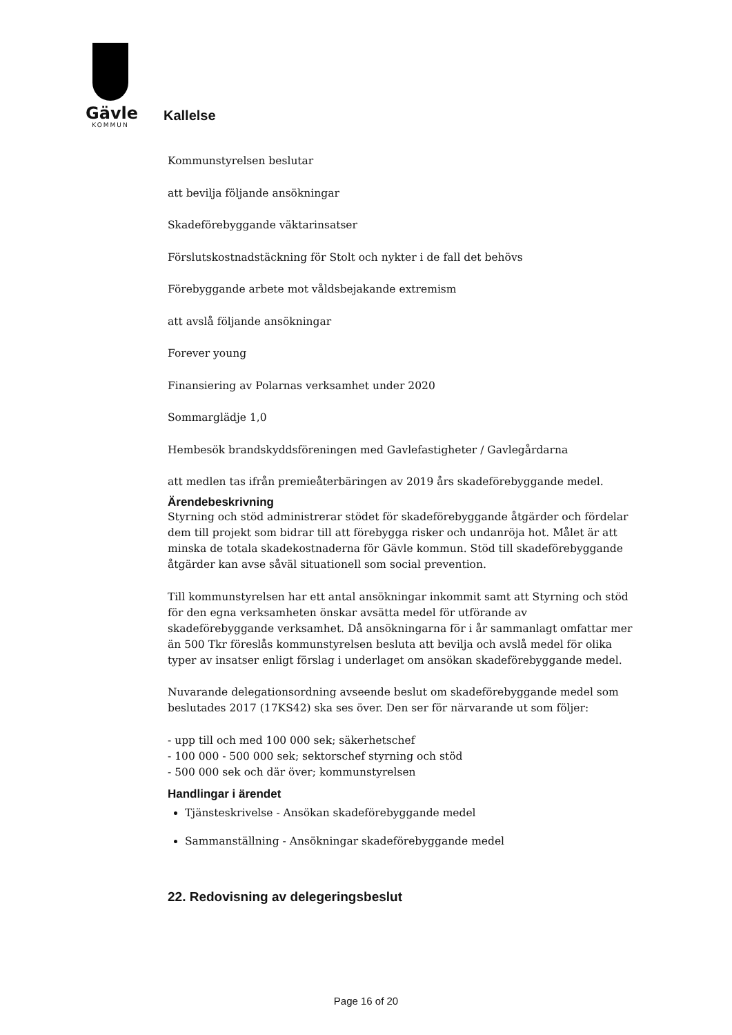Gävle
KOMMUN
Kallelse
Kommunstyrelsen beslutar
att bevilja följande ansökningar
Skadeförebyggande väktarinsatser
Förslutskostnadstäckning för Stolt och nykter i de fall det behövs
Förebyggande arbete mot våldsbejakande extremism
att avslå följande ansökningar
Forever young
Finansiering av Polarnas verksamhet under 2020
Sommarglädje 1,0
Hembesök brandskyddsföreningen med Gavlefastigheter / Gavlegårdarna
att medlen tas ifrån premieåterbäringen av 2019 års skadeförebyggande medel.
Ärendebeskrivning
Styrning och stöd administrerar stödet för skadeförebyggande åtgärder och fördelar dem till projekt som bidrar till att förebygga risker och undanröja hot. Målet är att minska de totala skadekostnaderna för Gävle kommun. Stöd till skadeförebyggande åtgärder kan avse såväl situationell som social prevention.
Till kommunstyrelsen har ett antal ansökningar inkommit samt att Styrning och stöd för den egna verksamheten önskar avsätta medel för utförande av skadeförebyggande verksamhet. Då ansökningarna för i år sammanlagt omfattar mer än 500 Tkr föreslås kommunstyrelsen besluta att bevilja och avslå medel för olika typer av insatser enligt förslag i underlaget om ansökan skadeförebyggande medel.
Nuvarande delegationsordning avseende beslut om skadeförebyggande medel som beslutades 2017 (17KS42) ska ses över. Den ser för närvarande ut som följer:
- upp till och med 100 000 sek; säkerhetschef
- 100 000 - 500 000 sek; sektorschef styrning och stöd
- 500 000 sek och där över; kommunstyrelsen
Handlingar i ärendet
Tjänsteskrivelse - Ansökan skadeförebyggande medel
Sammanställning - Ansökningar skadeförebyggande medel
22. Redovisning av delegeringsbeslut
Page 16 of 20